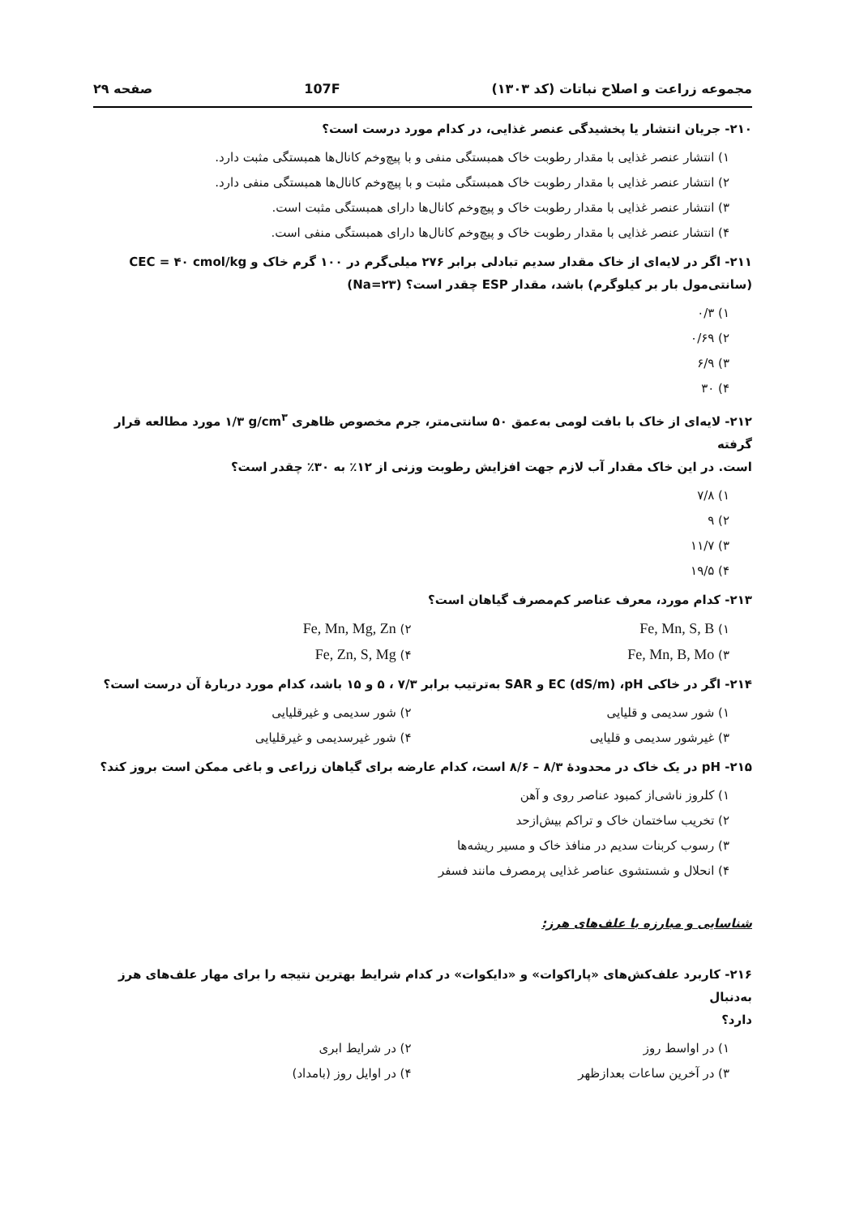مجموعه زراعت و اصلاح نباتات (کد ۱۳۰۳) 107F صفحه ۲۹
۲۱۰- جریان انتشار یا پخشیدگی عنصر غذایی، در کدام مورد درست است؟
۱) انتشار عنصر غذایی با مقدار رطوبت خاک همبستگی منفی و با پیچ‌وخم کانال‌ها همبستگی مثبت دارد.
۲) انتشار عنصر غذایی با مقدار رطوبت خاک همبستگی مثبت و با پیچ‌وخم کانال‌ها همبستگی منفی دارد.
۳) انتشار عنصر غذایی با مقدار رطوبت خاک و پیچ‌وخم کانال‌ها دارای همبستگی مثبت است.
۴) انتشار عنصر غذایی با مقدار رطوبت خاک و پیچ‌وخم کانال‌ها دارای همبستگی منفی است.
۲۱۱- اگر در لایه‌ای از خاک مقدار سدیم تبادلی برابر ۲۷۶ میلی‌گرم در ۱۰۰ گرم خاک و CEC = ۴۰ cmol/kg
(سانتی‌مول بار بر کیلوگرم) باشد، مقدار ESP چقدر است؟ (Na=۲۳)
۱) ۰/۳
۲) ۰/۶۹
۳) ۶/۹
۴) ۳۰
۲۱۲- لایه‌ای از خاک با بافت لومی به‌عمق ۵۰ سانتی‌متر، جرم مخصوص ظاهری ۱/۳ g/cm<sup>۳</sup> مورد مطالعه قرار گرفته
است. در این خاک مقدار آب لازم جهت افزایش رطوبت وزنی از ۱۲٪ به ۳۰٪ چقدر است؟
۱) ۷/۸
۲) ۹
۳) ۱۱/۷
۴) ۱۹/۵
۲۱۳- کدام مورد، معرف عناصر کم‌مصرف گیاهان است؟
۱) Fe, Mn, S, B
۲) Fe, Mn, Mg, Zn
۳) Fe, Mn, B, Mo
۴) Fe, Zn, S, Mg
۲۱۴- اگر در خاکی EC (dS/m) ،pH و SAR به‌ترتیب برابر ۷/۳ ، ۵ و ۱۵ باشد، کدام مورد دربارهٔ آن درست است؟
۱) شور سدیمی و قلیایی
۲) شور سدیمی و غیرقلیایی
۳) غیرشور سدیمی و قلیایی
۴) شور غیرسدیمی و غیرقلیایی
۲۱۵- pH در یک خاک در محدودهٔ ۸/۳ – ۸/۶ است، کدام عارضه برای گیاهان زراعی و باغی ممکن است بروز کند؟
۱) کلروز ناشی‌از کمبود عناصر روی و آهن
۲) تخریب ساختمان خاک و تراکم بیش‌ازحد
۳) رسوب کربنات سدیم در منافذ خاک و مسیر ریشه‌ها
۴) انحلال و شستشوی عناصر غذایی پرمصرف مانند فسفر
شناسایی و مبارزه با علف‌های هرز:
۲۱۶- کاربرد علف‌کش‌های «پاراکوات» و «دایکوات» در کدام شرایط بهترین نتیجه را برای مهار علف‌های هرز به‌دنبال
دارد؟
۱) در اواسط روز
۲) در شرایط ابری
۳) در آخرین ساعات بعدازظهر
۴) در اوایل روز (بامداد)